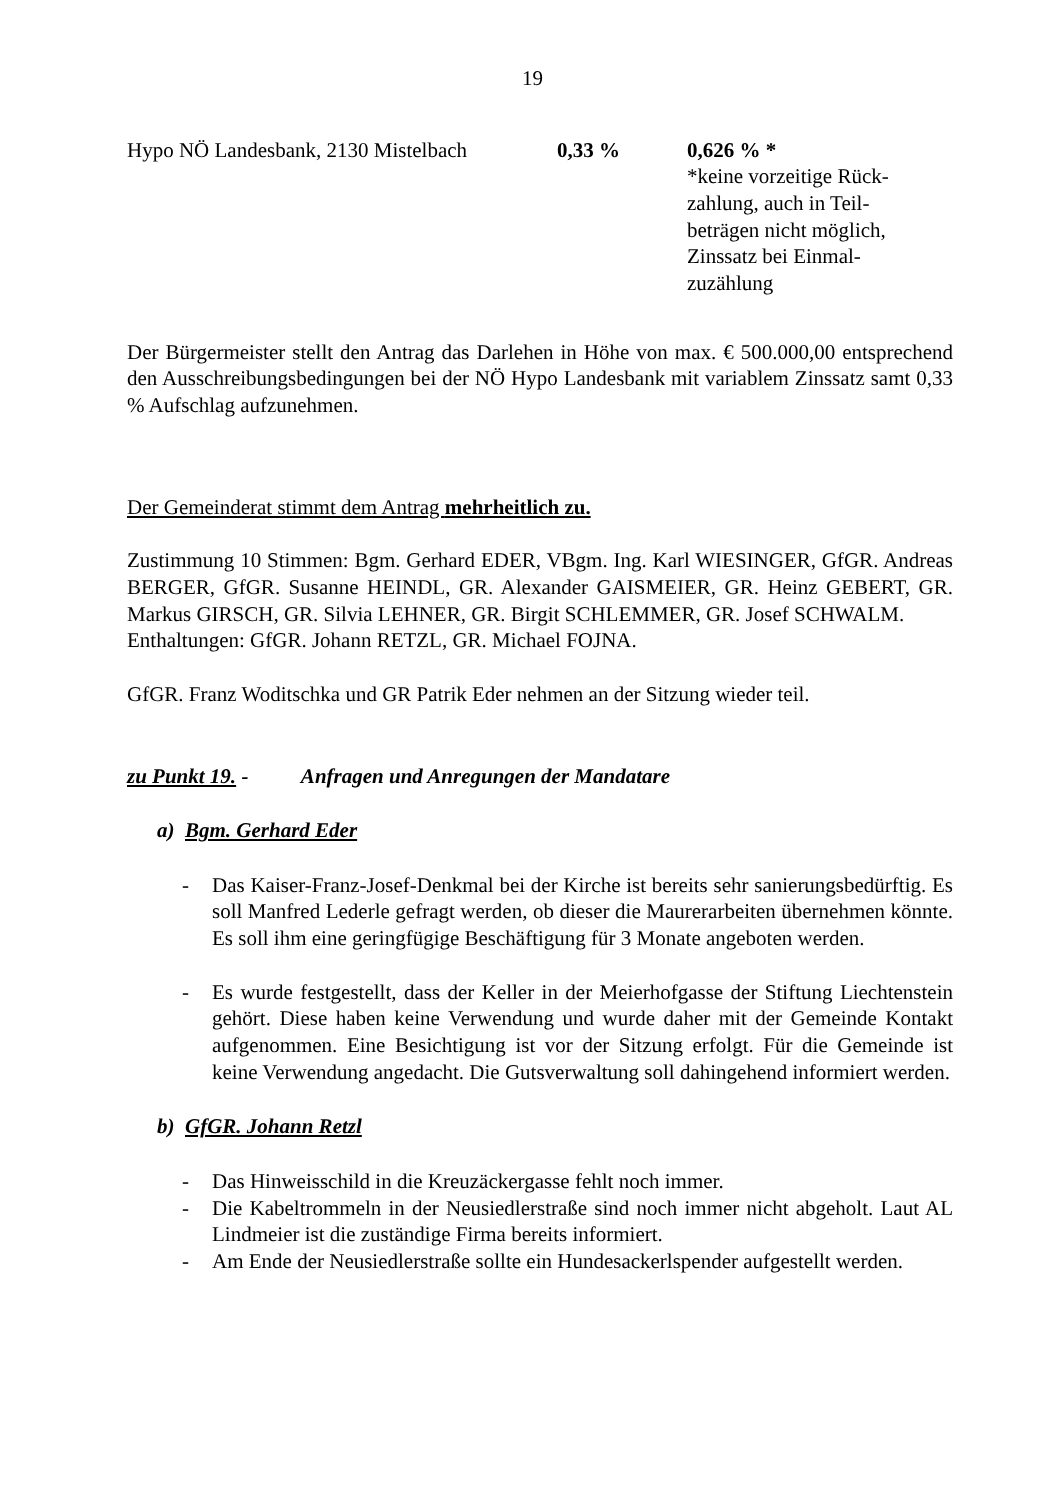19
| Hypo NÖ Landesbank, 2130 Mistelbach | 0,33 % | 0,626 % * *keine vorzeitige Rück- zahlung, auch in Teil- beträgen nicht möglich, Zinssatz bei Einmal- zuzählung |
Der Bürgermeister stellt den Antrag das Darlehen in Höhe von max. € 500.000,00 entsprechend den Ausschreibungsbedingungen bei der NÖ Hypo Landesbank mit variablem Zinssatz samt 0,33 % Aufschlag aufzunehmen.
Der Gemeinderat stimmt dem Antrag mehrheitlich zu.
Zustimmung 10 Stimmen: Bgm. Gerhard EDER, VBgm. Ing. Karl WIESINGER, GfGR. Andreas BERGER, GfGR. Susanne HEINDL, GR. Alexander GAISMEIER, GR. Heinz GEBERT, GR. Markus GIRSCH, GR. Silvia LEHNER, GR. Birgit SCHLEMMER, GR. Josef SCHWALM.
Enthaltungen: GfGR. Johann RETZL, GR. Michael FOJNA.
GfGR. Franz Woditschka und GR Patrik Eder nehmen an der Sitzung wieder teil.
zu Punkt 19. - Anfragen und Anregungen der Mandatare
a) Bgm. Gerhard Eder
- Das Kaiser-Franz-Josef-Denkmal bei der Kirche ist bereits sehr sanierungsbedürftig. Es soll Manfred Lederle gefragt werden, ob dieser die Maurerarbeiten übernehmen könnte. Es soll ihm eine geringfügige Beschäftigung für 3 Monate angeboten werden.
- Es wurde festgestellt, dass der Keller in der Meierhofgasse der Stiftung Liechtenstein gehört. Diese haben keine Verwendung und wurde daher mit der Gemeinde Kontakt aufgenommen. Eine Besichtigung ist vor der Sitzung erfolgt. Für die Gemeinde ist keine Verwendung angedacht. Die Gutsverwaltung soll dahingehend informiert werden.
b) GfGR. Johann Retzl
- Das Hinweisschild in die Kreuzäckergasse fehlt noch immer.
- Die Kabeltrommeln in der Neusiedlerstraße sind noch immer nicht abgeholt. Laut AL Lindmeier ist die zuständige Firma bereits informiert.
- Am Ende der Neusiedlerstraße sollte ein Hundesackerlspender aufgestellt werden.